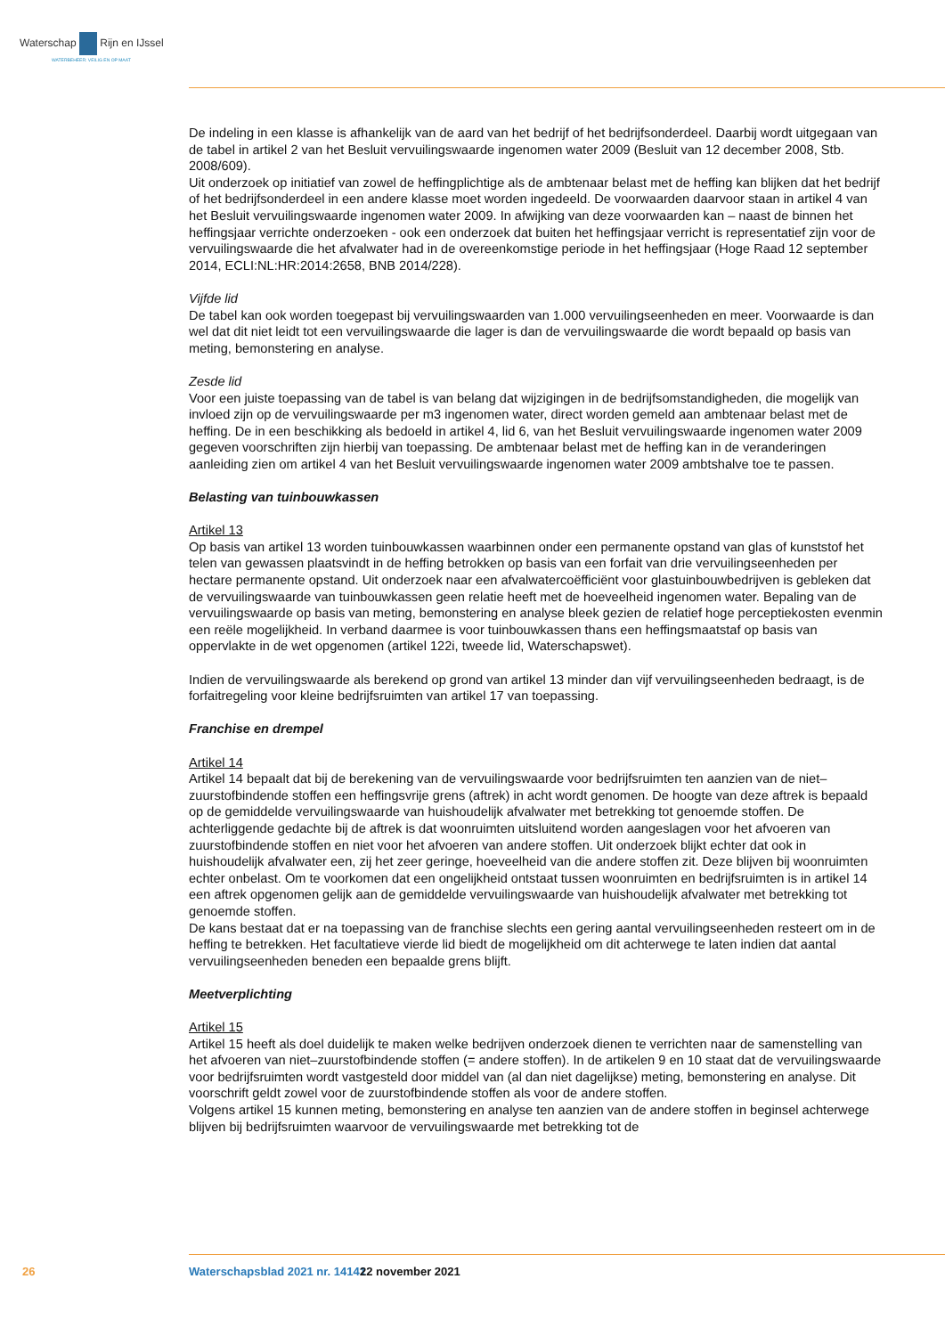Waterschap Rijn en IJssel
WATERBEHEER: VEILIG EN OP MAAT
De indeling in een klasse is afhankelijk van de aard van het bedrijf of het bedrijfsonderdeel. Daarbij wordt uitgegaan van de tabel in artikel 2 van het Besluit vervuilingswaarde ingenomen water 2009 (Besluit van 12 december 2008, Stb. 2008/609).
Uit onderzoek op initiatief van zowel de heffingplichtige als de ambtenaar belast met de heffing kan blijken dat het bedrijf of het bedrijfsonderdeel in een andere klasse moet worden ingedeeld. De voorwaarden daarvoor staan in artikel 4 van het Besluit vervuilingswaarde ingenomen water 2009. In afwijking van deze voorwaarden kan – naast de binnen het heffingsjaar verrichte onderzoeken - ook een onderzoek dat buiten het heffingsjaar verricht is representatief zijn voor de vervuilingswaarde die het afvalwater had in de overeenkomstige periode in het heffingsjaar (Hoge Raad 12 september 2014, ECLI:NL:HR:2014:2658, BNB 2014/228).
Vijfde lid
De tabel kan ook worden toegepast bij vervuilingswaarden van 1.000 vervuilingseenheden en meer. Voorwaarde is dan wel dat dit niet leidt tot een vervuilingswaarde die lager is dan de vervuilingswaarde die wordt bepaald op basis van meting, bemonstering en analyse.
Zesde lid
Voor een juiste toepassing van de tabel is van belang dat wijzigingen in de bedrijfsomstandigheden, die mogelijk van invloed zijn op de vervuilingswaarde per m3 ingenomen water, direct worden gemeld aan ambtenaar belast met de heffing. De in een beschikking als bedoeld in artikel 4, lid 6, van het Besluit vervuilingswaarde ingenomen water 2009 gegeven voorschriften zijn hierbij van toepassing. De ambtenaar belast met de heffing kan in de veranderingen aanleiding zien om artikel 4 van het Besluit vervuilingswaarde ingenomen water 2009 ambtshalve toe te passen.
Belasting van tuinbouwkassen
Artikel 13
Op basis van artikel 13 worden tuinbouwkassen waarbinnen onder een permanente opstand van glas of kunststof het telen van gewassen plaatsvindt in de heffing betrokken op basis van een forfait van drie vervuilingseenheden per hectare permanente opstand. Uit onderzoek naar een afvalwatercoëfficiënt voor glastuinbouwbedrijven is gebleken dat de vervuilingswaarde van tuinbouwkassen geen relatie heeft met de hoeveelheid ingenomen water. Bepaling van de vervuilingswaarde op basis van meting, bemonstering en analyse bleek gezien de relatief hoge perceptiekosten evenmin een reële mogelijkheid. In verband daarmee is voor tuinbouwkassen thans een heffingsmaatstaf op basis van oppervlakte in de wet opgenomen (artikel 122i, tweede lid, Waterschapswet).
Indien de vervuilingswaarde als berekend op grond van artikel 13 minder dan vijf vervuilingseenheden bedraagt, is de forfaitregeling voor kleine bedrijfsruimten van artikel 17 van toepassing.
Franchise en drempel
Artikel 14
Artikel 14 bepaalt dat bij de berekening van de vervuilingswaarde voor bedrijfsruimten ten aanzien van de niet–zuurstofbindende stoffen een heffingsvrije grens (aftrek) in acht wordt genomen. De hoogte van deze aftrek is bepaald op de gemiddelde vervuilingswaarde van huishoudelijk afvalwater met betrekking tot genoemde stoffen. De achterliggende gedachte bij de aftrek is dat woonruimten uitsluitend worden aangeslagen voor het afvoeren van zuurstofbindende stoffen en niet voor het afvoeren van andere stoffen. Uit onderzoek blijkt echter dat ook in huishoudelijk afvalwater een, zij het zeer geringe, hoeveelheid van die andere stoffen zit. Deze blijven bij woonruimten echter onbelast. Om te voorkomen dat een ongelijkheid ontstaat tussen woonruimten en bedrijfsruimten is in artikel 14 een aftrek opgenomen gelijk aan de gemiddelde vervuilingswaarde van huishoudelijk afvalwater met betrekking tot genoemde stoffen.
De kans bestaat dat er na toepassing van de franchise slechts een gering aantal vervuilingseenheden resteert om in de heffing te betrekken. Het facultatieve vierde lid biedt de mogelijkheid om dit achterwege te laten indien dat aantal vervuilingseenheden beneden een bepaalde grens blijft.
Meetverplichting
Artikel 15
Artikel 15 heeft als doel duidelijk te maken welke bedrijven onderzoek dienen te verrichten naar de samenstelling van het afvoeren van niet–zuurstofbindende stoffen (= andere stoffen). In de artikelen 9 en 10 staat dat de vervuilingswaarde voor bedrijfsruimten wordt vastgesteld door middel van (al dan niet dagelijkse) meting, bemonstering en analyse. Dit voorschrift geldt zowel voor de zuurstofbindende stoffen als voor de andere stoffen.
Volgens artikel 15 kunnen meting, bemonstering en analyse ten aanzien van de andere stoffen in beginsel achterwege blijven bij bedrijfsruimten waarvoor de vervuilingswaarde met betrekking tot de
26 Waterschapsblad 2021 nr. 14141 22 november 2021